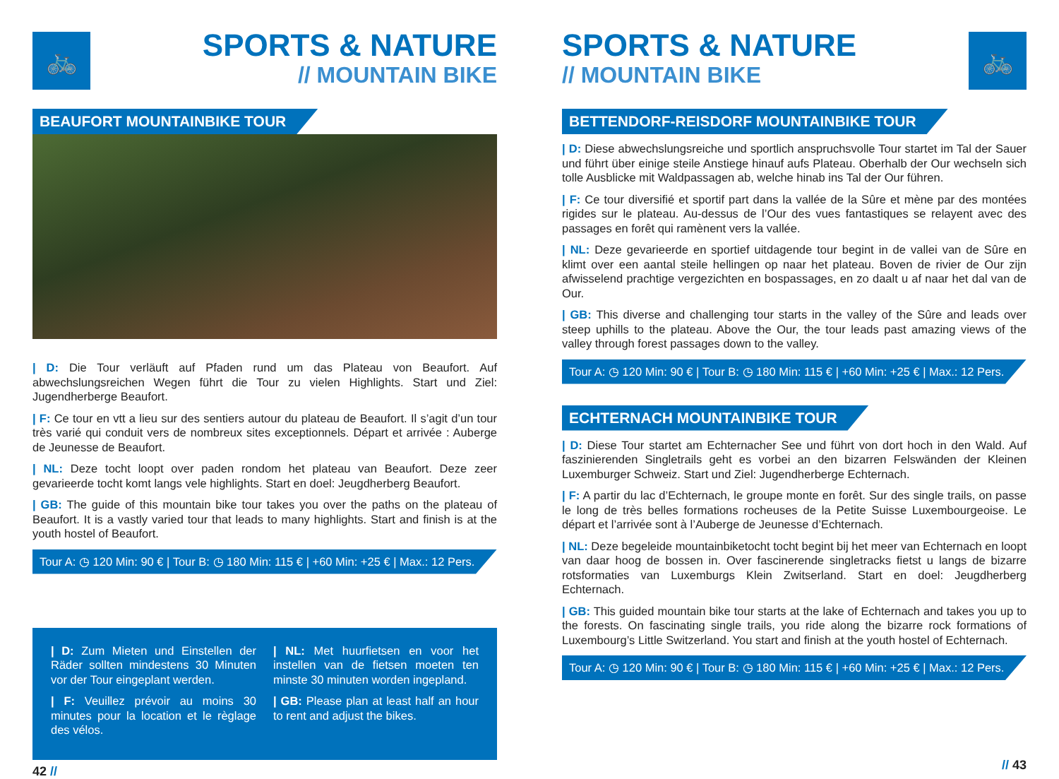🚲
SPORTS & NATURE
// MOUNTAIN BIKE
BEAUFORT MOUNTAINBIKE TOUR
| D: Die Tour verläuft auf Pfaden rund um das Plateau von Beaufort. Auf abwechslungsreichen Wegen führt die Tour zu vielen Highlights. Start und Ziel: Jugendherberge Beaufort.
| F: Ce tour en vtt a lieu sur des sentiers autour du plateau de Beaufort. Il s’agit d’un tour très varié qui conduit vers de nombreux sites exceptionnels. Départ et arrivée : Auberge de Jeunesse de Beaufort.
| NL: Deze tocht loopt over paden rondom het plateau van Beaufort. Deze zeer gevarieerde tocht komt langs vele highlights. Start en doel: Jeugdherberg Beaufort.
| GB: The guide of this mountain bike tour takes you over the paths on the plateau of Beaufort. It is a vastly varied tour that leads to many highlights. Start and finish is at the youth hostel of Beaufort.
Tour A: ◷ 120 Min: 90 € | Tour B: ◷ 180 Min: 115 € | +60 Min: +25 € | Max.: 12 Pers.
| D: Zum Mieten und Einstellen der Räder sollten mindestens 30 Minuten vor der Tour eingeplant werden.
| F: Veuillez prévoir au moins 30 minutes pour la location et le règlage des vélos.
| NL: Met huurfietsen en voor het instellen van de fietsen moeten ten minste 30 minuten worden ingepland.
| GB: Please plan at least half an hour to rent and adjust the bikes.
42 //
🚲
SPORTS & NATURE
// MOUNTAIN BIKE
BETTENDORF-REISDORF MOUNTAINBIKE TOUR
| D: Diese abwechslungsreiche und sportlich anspruchsvolle Tour startet im Tal der Sauer und führt über einige steile Anstiege hinauf aufs Plateau. Oberhalb der Our wechseln sich tolle Ausblicke mit Waldpassagen ab, welche hinab ins Tal der Our führen.
| F: Ce tour diversifié et sportif part dans la vallée de la Sûre et mène par des montées rigides sur le plateau. Au-dessus de l’Our des vues fantastiques se relayent avec des passages en forêt qui ramènent vers la vallée.
| NL: Deze gevarieerde en sportief uitdagende tour begint in de vallei van de Sûre en klimt over een aantal steile hellingen op naar het plateau. Boven de rivier de Our zijn afwisselend prachtige vergezichten en bospassages, en zo daalt u af naar het dal van de Our.
| GB: This diverse and challenging tour starts in the valley of the Sûre and leads over steep uphills to the plateau. Above the Our, the tour leads past amazing views of the valley through forest passages down to the valley.
Tour A: ◷ 120 Min: 90 € | Tour B: ◷ 180 Min: 115 € | +60 Min: +25 € | Max.: 12 Pers.
ECHTERNACH MOUNTAINBIKE TOUR
| D: Diese Tour startet am Echternacher See und führt von dort hoch in den Wald. Auf faszinierenden Singletrails geht es vorbei an den bizarren Felswänden der Kleinen Luxemburger Schweiz. Start und Ziel: Jugendherberge Echternach.
| F: A partir du lac d’Echternach, le groupe monte en forêt. Sur des single trails, on passe le long de très belles formations rocheuses de la Petite Suisse Luxembourgeoise. Le départ et l’arrivée sont à l’Auberge de Jeunesse d’Echternach.
| NL: Deze begeleide mountainbiketocht tocht begint bij het meer van Echternach en loopt van daar hoog de bossen in. Over fascinerende singletracks fietst u langs de bizarre rotsformaties van Luxemburgs Klein Zwitserland. Start en doel: Jeugdherberg Echternach.
| GB: This guided mountain bike tour starts at the lake of Echternach and takes you up to the forests. On fascinating single trails, you ride along the bizarre rock formations of Luxembourg’s Little Switzerland. You start and finish at the youth hostel of Echternach.
Tour A: ◷ 120 Min: 90 € | Tour B: ◷ 180 Min: 115 € | +60 Min: +25 € | Max.: 12 Pers.
// 43